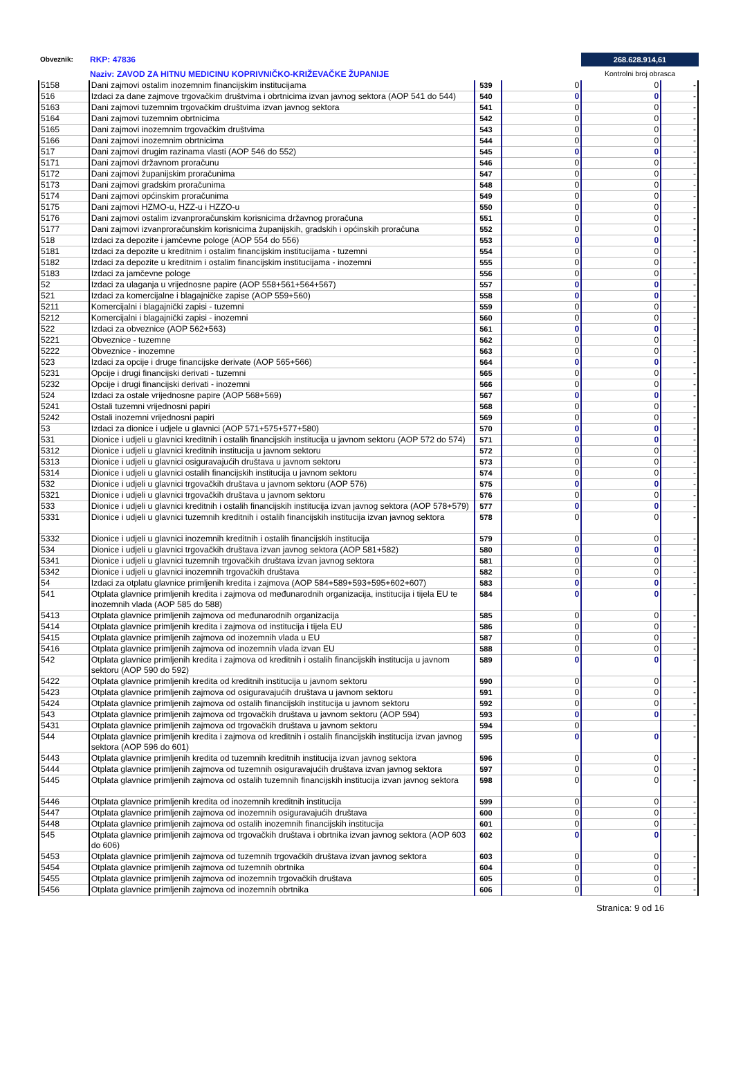Obveznik: RKP: 47836
Naziv: ZAVOD ZA HITNU MEDICINU KOPRIVNIČKO-KRIŽEVAČKE ŽUPANIJE
268.628.914,61
Kontrolni broj obrasca
| 5158 | Dani zajmovi ostalim inozemnim financijskim institucijama | 539 | 0 | 0 | - |
| 516 | Izdaci za dane zajmove trgovačkim društvima i obrtnicima izvan javnog sektora (AOP 541 do 544) | 540 | 0 | 0 | - |
| 5163 | Dani zajmovi tuzemnim trgovačkim društvima izvan javnog sektora | 541 | 0 | 0 | - |
| 5164 | Dani zajmovi tuzemnim obrtnicima | 542 | 0 | 0 | - |
| 5165 | Dani zajmovi inozemnim trgovačkim društvima | 543 | 0 | 0 | - |
| 5166 | Dani zajmovi inozemnim obrtnicima | 544 | 0 | 0 | - |
| 517 | Dani zajmovi drugim razinama vlasti (AOP 546 do 552) | 545 | 0 | 0 | - |
| 5171 | Dani zajmovi državnom proračunu | 546 | 0 | 0 | - |
| 5172 | Dani zajmovi županijskim proračunima | 547 | 0 | 0 | - |
| 5173 | Dani zajmovi gradskim proračunima | 548 | 0 | 0 | - |
| 5174 | Dani zajmovi općinskim proračunima | 549 | 0 | 0 | - |
| 5175 | Dani zajmovi HZMO-u, HZZ-u i HZZO-u | 550 | 0 | 0 | - |
| 5176 | Dani zajmovi ostalim izvanproračunskim korisnicima državnog proračuna | 551 | 0 | 0 | - |
| 5177 | Dani zajmovi izvanproračunskim korisnicima županijskih, gradskih i općinskih proračuna | 552 | 0 | 0 | - |
| 518 | Izdaci za depozite i jamčevne pologe (AOP 554 do 556) | 553 | 0 | 0 | - |
| 5181 | Izdaci za depozite u kreditnim i ostalim financijskim institucijama - tuzemni | 554 | 0 | 0 | - |
| 5182 | Izdaci za depozite u kreditnim i ostalim financijskim institucijama - inozemni | 555 | 0 | 0 | - |
| 5183 | Izdaci za jamčevne pologe | 556 | 0 | 0 | - |
| 52 | Izdaci za ulaganja u vrijednosne papire (AOP 558+561+564+567) | 557 | 0 | 0 | - |
| 521 | Izdaci za komercijalne i blagajničke zapise (AOP 559+560) | 558 | 0 | 0 | - |
| 5211 | Komercijalni i blagajnički zapisi - tuzemni | 559 | 0 | 0 | - |
| 5212 | Komercijalni i blagajnički zapisi - inozemni | 560 | 0 | 0 | - |
| 522 | Izdaci za obveznice (AOP 562+563) | 561 | 0 | 0 | - |
| 5221 | Obveznice - tuzemne | 562 | 0 | 0 | - |
| 5222 | Obveznice - inozemne | 563 | 0 | 0 | - |
| 523 | Izdaci za opcije i druge financijske derivate (AOP 565+566) | 564 | 0 | 0 | - |
| 5231 | Opcije i drugi financijski derivati - tuzemni | 565 | 0 | 0 | - |
| 5232 | Opcije i drugi financijski derivati - inozemni | 566 | 0 | 0 | - |
| 524 | Izdaci za ostale vrijednosne papire (AOP 568+569) | 567 | 0 | 0 | - |
| 5241 | Ostali tuzemni vrijednosni papiri | 568 | 0 | 0 | - |
| 5242 | Ostali inozemni vrijednosni papiri | 569 | 0 | 0 | - |
| 53 | Izdaci za dionice i udjele u glavnici (AOP 571+575+577+580) | 570 | 0 | 0 | - |
| 531 | Dionice i udjeli u glavnici kreditnih i ostalih financijskih institucija u javnom sektoru (AOP 572 do 574) | 571 | 0 | 0 | - |
| 5312 | Dionice i udjeli u glavnici kreditnih institucija u javnom sektoru | 572 | 0 | 0 | - |
| 5313 | Dionice i udjeli u glavnici osiguravajućih društava u javnom sektoru | 573 | 0 | 0 | - |
| 5314 | Dionice i udjeli u glavnici ostalih financijskih institucija u javnom sektoru | 574 | 0 | 0 | - |
| 532 | Dionice i udjeli u glavnici trgovačkih društava u javnom sektoru (AOP 576) | 575 | 0 | 0 | - |
| 5321 | Dionice i udjeli u glavnici trgovačkih društava u javnom sektoru | 576 | 0 | 0 | - |
| 533 | Dionice i udjeli u glavnici kreditnih i ostalih financijskih institucija izvan javnog sektora (AOP 578+579) | 577 | 0 | 0 | - |
| 5331 | Dionice i udjeli u glavnici tuzemnih kreditnih i ostalih financijskih institucija izvan javnog sektora | 578 | 0 | 0 | - |
| 5332 | Dionice i udjeli u glavnici inozemnih kreditnih i ostalih financijskih institucija | 579 | 0 | 0 | - |
| 534 | Dionice i udjeli u glavnici trgovačkih društava izvan javnog sektora (AOP 581+582) | 580 | 0 | 0 | - |
| 5341 | Dionice i udjeli u glavnici tuzemnih trgovačkih društava izvan javnog sektora | 581 | 0 | 0 | - |
| 5342 | Dionice i udjeli u glavnici inozemnih trgovačkih društava | 582 | 0 | 0 | - |
| 54 | Izdaci za otplatu glavnice primljenih kredita i zajmova (AOP 584+589+593+595+602+607) | 583 | 0 | 0 | - |
| 541 | Otplata glavnice primljenih kredita i zajmova od međunarodnih organizacija, institucija i tijela EU te inozemnih vlada (AOP 585 do 588) | 584 | 0 | 0 | - |
| 5413 | Otplata glavnice primljenih zajmova od međunarodnih organizacija | 585 | 0 | 0 | - |
| 5414 | Otplata glavnice primljenih kredita i zajmova od institucija i tijela EU | 586 | 0 | 0 | - |
| 5415 | Otplata glavnice primljenih zajmova od inozemnih vlada u EU | 587 | 0 | 0 | - |
| 5416 | Otplata glavnice primljenih zajmova od inozemnih vlada izvan EU | 588 | 0 | 0 | - |
| 542 | Otplata glavnice primljenih kredita i zajmova od kreditnih i ostalih financijskih institucija u javnom sektoru (AOP 590 do 592) | 589 | 0 | 0 | - |
| 5422 | Otplata glavnice primljenih kredita od kreditnih institucija u javnom sektoru | 590 | 0 | 0 | - |
| 5423 | Otplata glavnice primljenih zajmova od osiguravajućih društava u javnom sektoru | 591 | 0 | 0 | - |
| 5424 | Otplata glavnice primljenih zajmova od ostalih financijskih institucija u javnom sektoru | 592 | 0 | 0 | - |
| 543 | Otplata glavnice primljenih zajmova od trgovačkih društava u javnom sektoru (AOP 594) | 593 | 0 | 0 | - |
| 5431 | Otplata glavnice primljenih zajmova od trgovačkih društava u javnom sektoru | 594 | 0 | | - |
| 544 | Otplata glavnice primljenih kredita i zajmova od kreditnih i ostalih financijskih institucija izvan javnog sektora (AOP 596 do 601) | 595 | 0 | 0 | - |
| 5443 | Otplata glavnice primljenih kredita od tuzemnih kreditnih institucija izvan javnog sektora | 596 | 0 | 0 | - |
| 5444 | Otplata glavnice primljenih zajmova od tuzemnih osiguravajućih društava izvan javnog sektora | 597 | 0 | 0 | - |
| 5445 | Otplata glavnice primljenih zajmova od ostalih tuzemnih financijskih institucija izvan javnog sektora | 598 | 0 | 0 | - |
| 5446 | Otplata glavnice primljenih kredita od inozemnih kreditnih institucija | 599 | 0 | 0 | - |
| 5447 | Otplata glavnice primljenih zajmova od inozemnih osiguravajućih društava | 600 | 0 | 0 | - |
| 5448 | Otplata glavnice primljenih zajmova od ostalih inozemnih financijskih institucija | 601 | 0 | 0 | - |
| 545 | Otplata glavnice primljenih zajmova od trgovačkih društava i obrtnika izvan javnog sektora (AOP 603 do 606) | 602 | 0 | 0 | - |
| 5453 | Otplata glavnice primljenih zajmova od tuzemnih trgovačkih društava izvan javnog sektora | 603 | 0 | 0 | - |
| 5454 | Otplata glavnice primljenih zajmova od tuzemnih obrtnika | 604 | 0 | 0 | - |
| 5455 | Otplata glavnice primljenih zajmova od inozemnih trgovačkih društava | 605 | 0 | 0 | - |
| 5456 | Otplata glavnice primljenih zajmova od inozemnih obrtnika | 606 | 0 | 0 | - |
Stranica: 9 od 16